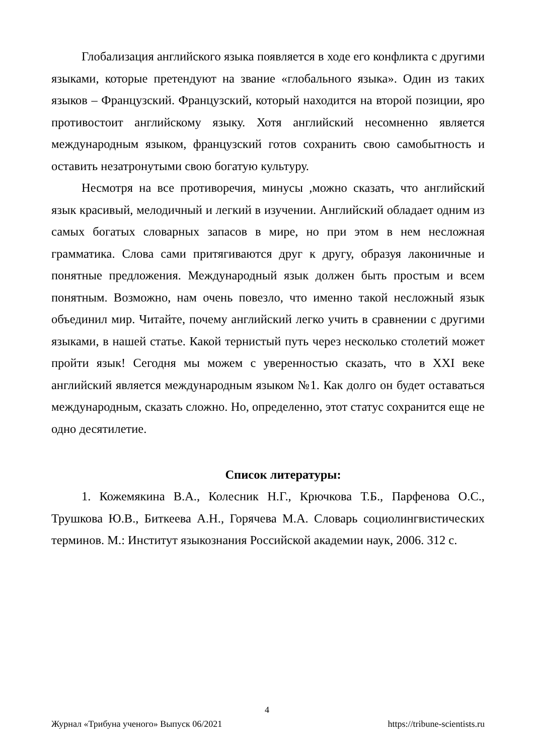Глобализация английского языка появляется в ходе его конфликта с другими языками, которые претендуют на звание «глобального языка». Один из таких языков – Французский. Французский, который находится на второй позиции, яро противостоит английскому языку. Хотя английский несомненно является международным языком, французский готов сохранить свою самобытность и оставить незатронутыми свою богатую культуру.
Несмотря на все противоречия, минусы ,можно сказать, что английский язык красивый, мелодичный и легкий в изучении. Английский обладает одним из самых богатых словарных запасов в мире, но при этом в нем несложная грамматика. Слова сами притягиваются друг к другу, образуя лаконичные и понятные предложения. Международный язык должен быть простым и всем понятным. Возможно, нам очень повезло, что именно такой несложный язык объединил мир. Читайте, почему английский легко учить в сравнении с другими языками, в нашей статье. Какой тернистый путь через несколько столетий может пройти язык! Сегодня мы можем с уверенностью сказать, что в XXI веке английский является международным языком №1. Как долго он будет оставаться международным, сказать сложно. Но, определенно, этот статус сохранится еще не одно десятилетие.
Список литературы:
1. Кожемякина В.А., Колесник Н.Г., Крючкова Т.Б., Парфенова О.С., Трушкова Ю.В., Биткеева А.Н., Горячева М.А. Словарь социолингвистических терминов. М.: Институт языкознания Российской академии наук, 2006. 312 с.
4
Журнал «Трибуна ученого» Выпуск 06/2021 https://tribune-scientists.ru